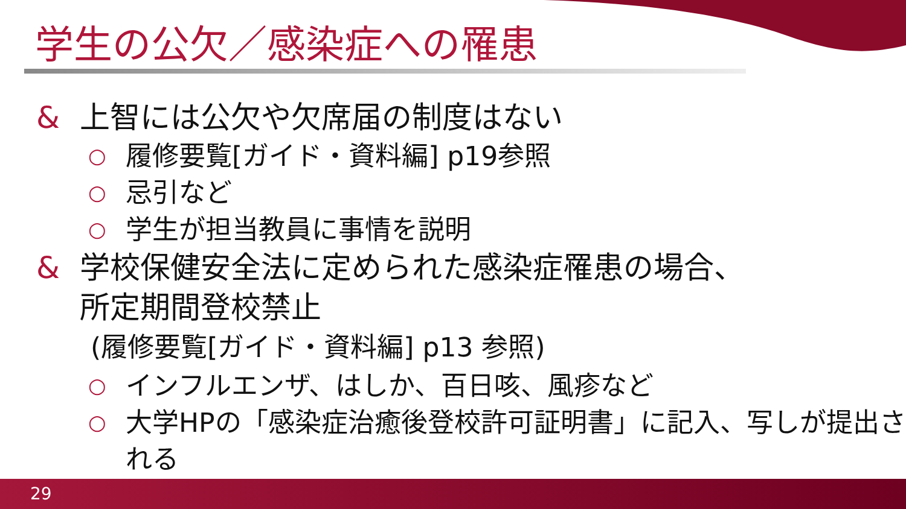学生の公欠／感染症への罹患
& 上智には公欠や欠席届の制度はない
○ 履修要覧[ガイド・資料編] p19参照
○ 忌引など
○ 学生が担当教員に事情を説明
& 学校保健安全法に定められた感染症罹患の場合、
所定期間登校禁止
(履修要覧[ガイド・資料編] p13 参照)
○ インフルエンザ、はしか、百日咳、風疹など
○ 大学HPの「感染症治癒後登校許可証明書」に記入、写しが提出される
29